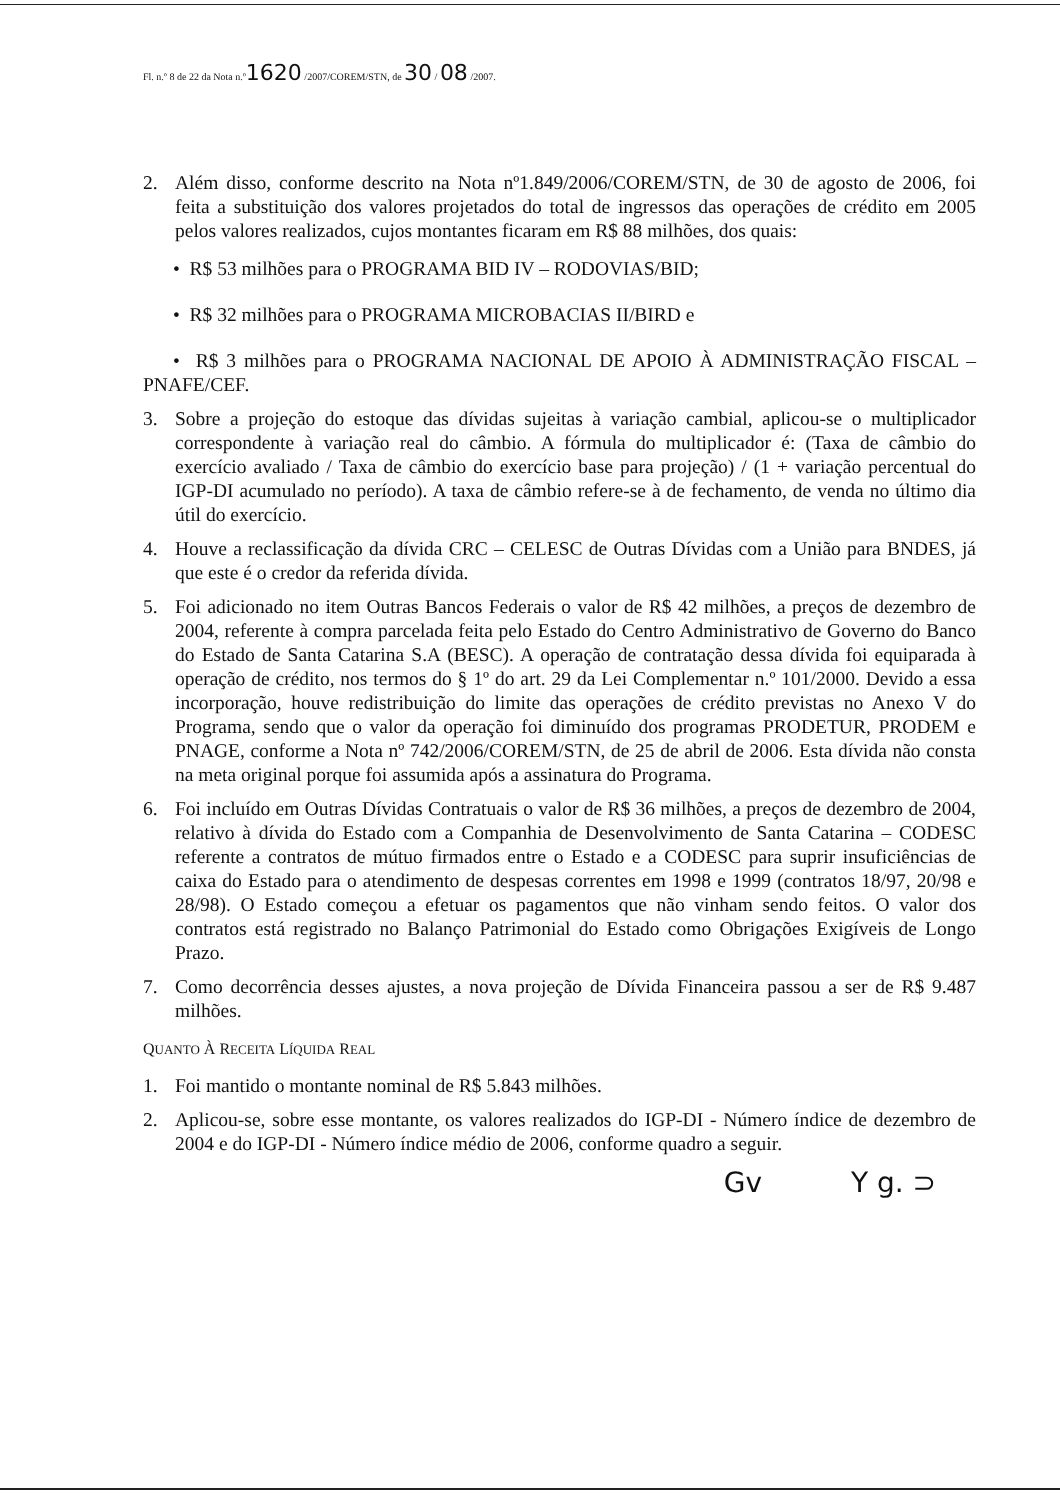Fl. n.º 8 de 22 da Nota n.º1620 /2007/COREM/STN, de 30 / 08 /2007.
2. Além disso, conforme descrito na Nota nº1.849/2006/COREM/STN, de 30 de agosto de 2006, foi feita a substituição dos valores projetados do total de ingressos das operações de crédito em 2005 pelos valores realizados, cujos montantes ficaram em R$ 88 milhões, dos quais:
• R$ 53 milhões para o PROGRAMA BID IV – RODOVIAS/BID;
• R$ 32 milhões para o PROGRAMA MICROBACIAS II/BIRD e
• R$ 3 milhões para o PROGRAMA NACIONAL DE APOIO À ADMINISTRAÇÃO FISCAL – PNAFE/CEF.
3. Sobre a projeção do estoque das dívidas sujeitas à variação cambial, aplicou-se o multiplicador correspondente à variação real do câmbio. A fórmula do multiplicador é: (Taxa de câmbio do exercício avaliado / Taxa de câmbio do exercício base para projeção) / (1 + variação percentual do IGP-DI acumulado no período). A taxa de câmbio refere-se à de fechamento, de venda no último dia útil do exercício.
4. Houve a reclassificação da dívida CRC – CELESC de Outras Dívidas com a União para BNDES, já que este é o credor da referida dívida.
5. Foi adicionado no item Outras Bancos Federais o valor de R$ 42 milhões, a preços de dezembro de 2004, referente à compra parcelada feita pelo Estado do Centro Administrativo de Governo do Banco do Estado de Santa Catarina S.A (BESC). A operação de contratação dessa dívida foi equiparada à operação de crédito, nos termos do § 1º do art. 29 da Lei Complementar n.º 101/2000. Devido a essa incorporação, houve redistribuição do limite das operações de crédito previstas no Anexo V do Programa, sendo que o valor da operação foi diminuído dos programas PRODETUR, PRODEM e PNAGE, conforme a Nota nº 742/2006/COREM/STN, de 25 de abril de 2006. Esta dívida não consta na meta original porque foi assumida após a assinatura do Programa.
6. Foi incluído em Outras Dívidas Contratuais o valor de R$ 36 milhões, a preços de dezembro de 2004, relativo à dívida do Estado com a Companhia de Desenvolvimento de Santa Catarina – CODESC referente a contratos de mútuo firmados entre o Estado e a CODESC para suprir insuficiências de caixa do Estado para o atendimento de despesas correntes em 1998 e 1999 (contratos 18/97, 20/98 e 28/98). O Estado começou a efetuar os pagamentos que não vinham sendo feitos. O valor dos contratos está registrado no Balanço Patrimonial do Estado como Obrigações Exigíveis de Longo Prazo.
7. Como decorrência desses ajustes, a nova projeção de Dívida Financeira passou a ser de R$ 9.487 milhões.
QUANTO À RECEITA LÍQUIDA REAL
1. Foi mantido o montante nominal de R$ 5.843 milhões.
2. Aplicou-se, sobre esse montante, os valores realizados do IGP-DI - Número índice de dezembro de 2004 e do IGP-DI - Número índice médio de 2006, conforme quadro a seguir.
Gv Y g. ⊃